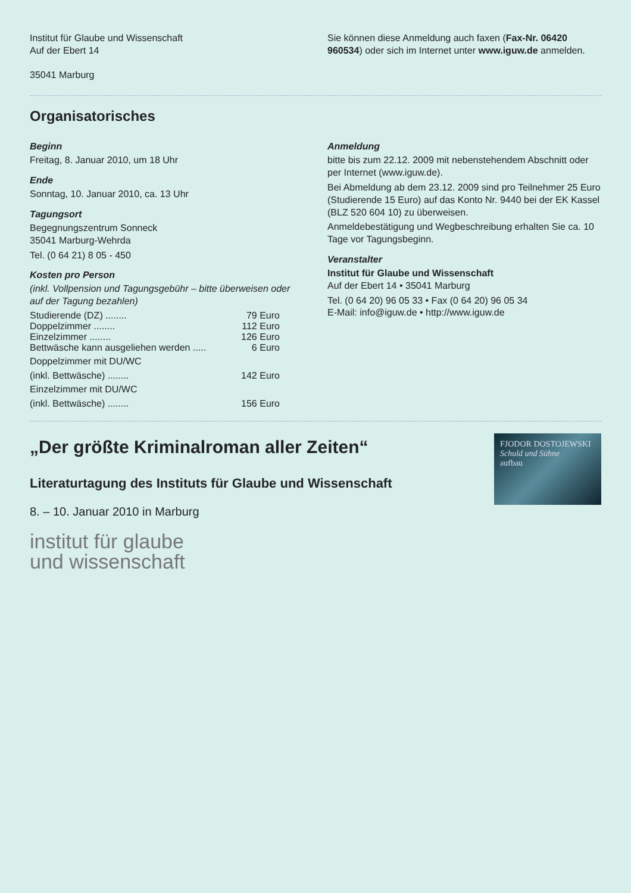Institut für Glaube und Wissenschaft
Auf der Ebert 14
35041 Marburg
Sie können diese Anmeldung auch faxen (Fax-Nr. 06420 960534) oder sich im Internet unter www.iguw.de anmelden.
Organisatorisches
Beginn
Freitag, 8. Januar 2010, um 18 Uhr
Ende
Sonntag, 10. Januar 2010, ca. 13 Uhr
Tagungsort
Begegnungszentrum Sonneck
35041 Marburg-Wehrda
Tel. (0 64 21) 8 05 - 450
Kosten pro Person
(inkl. Vollpension und Tagungsgebühr – bitte überweisen oder auf der Tagung bezahlen)
Studierende (DZ) ........ 79 Euro
Doppelzimmer ........ 112 Euro
Einzelzimmer ........ 126 Euro
Bettwäsche kann ausgeliehen werden ..... 6 Euro
Doppelzimmer mit DU/WC
(inkl. Bettwäsche) ........ 142 Euro
Einzelzimmer mit DU/WC
(inkl. Bettwäsche) ........ 156 Euro
Anmeldung
bitte bis zum 22.12. 2009 mit nebenstehendem Abschnitt oder per Internet (www.iguw.de).
Bei Abmeldung ab dem 23.12. 2009 sind pro Teilnehmer 25 Euro (Studierende 15 Euro) auf das Konto Nr. 9440 bei der EK Kassel (BLZ 520 604 10) zu überweisen.
Anmeldebestätigung und Wegbeschreibung erhalten Sie ca. 10 Tage vor Tagungsbeginn.
Veranstalter
Institut für Glaube und Wissenschaft
Auf der Ebert 14 • 35041 Marburg
Tel. (0 64 20) 96 05 33 • Fax (0 64 20) 96 05 34
E-Mail: info@iguw.de • http://www.iguw.de
FJODOR DOSTOJEWSKI
Schuld und Sühne
aufbau
„Der größte Kriminalroman aller Zeiten“
Literaturtagung des Instituts für Glaube und Wissenschaft
8. – 10. Januar 2010 in Marburg
institut für glaube
und wissenschaft